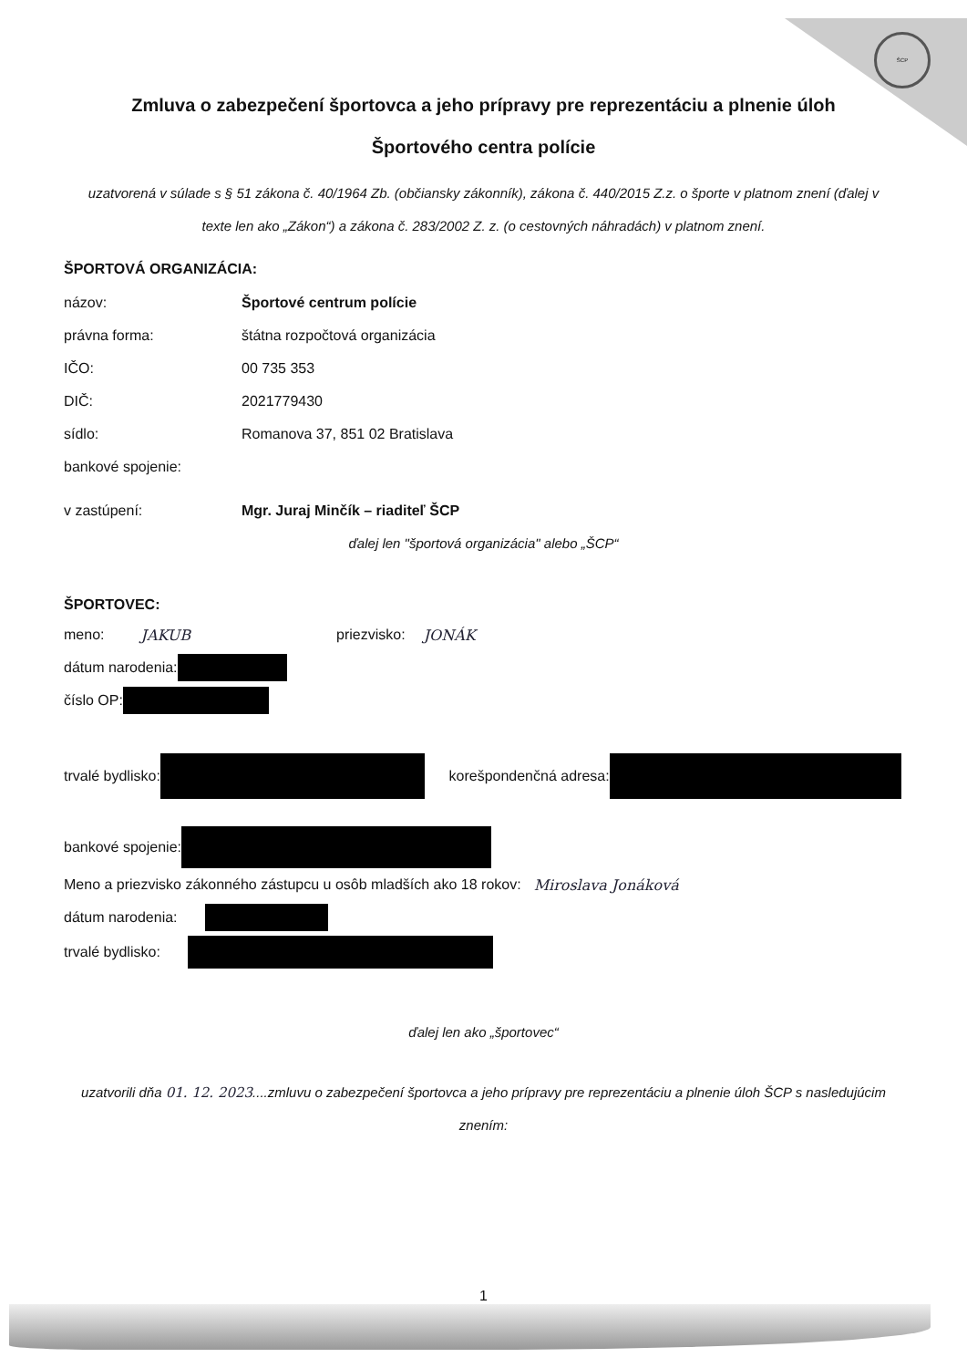ŠCP
Zmluva o zabezpečení športovca a jeho prípravy pre reprezentáciu a plnenie úloh
Športového centra polície
uzatvorená v súlade s § 51 zákona č. 40/1964 Zb. (občiansky zákonník), zákona č. 440/2015 Z.z. o športe v platnom znení (ďalej v texte len ako „Zákon“) a zákona č. 283/2002 Z. z. (o cestovných náhradách) v platnom znení.
ŠPORTOVÁ ORGANIZÁCIA:
názov: Športové centrum polície
právna forma: štátna rozpočtová organizácia
IČO: 00 735 353
DIČ: 2021779430
sídlo: Romanova 37, 851 02 Bratislava
bankové spojenie:
v zastúpení: Mgr. Juraj Minčík – riaditeľ ŠCP
ďalej len "športová organizácia" alebo „ŠCP“
ŠPORTOVEC:
meno: JAKUB priezvisko: JONÁK
dátum narodenia:
číslo OP:
trvalé bydlisko: korešpondenčná adresa:
bankové spojenie:
Meno a priezvisko zákonného zástupcu u osôb mladších ako 18 rokov: Miroslava Jonáková
dátum narodenia:
trvalé bydlisko:
ďalej len ako „športovec“
uzatvorili dňa 01. 12. 2023....zmluvu o zabezpečení športovca a jeho prípravy pre reprezentáciu a plnenie úloh ŠCP s nasledujúcim znením:
1